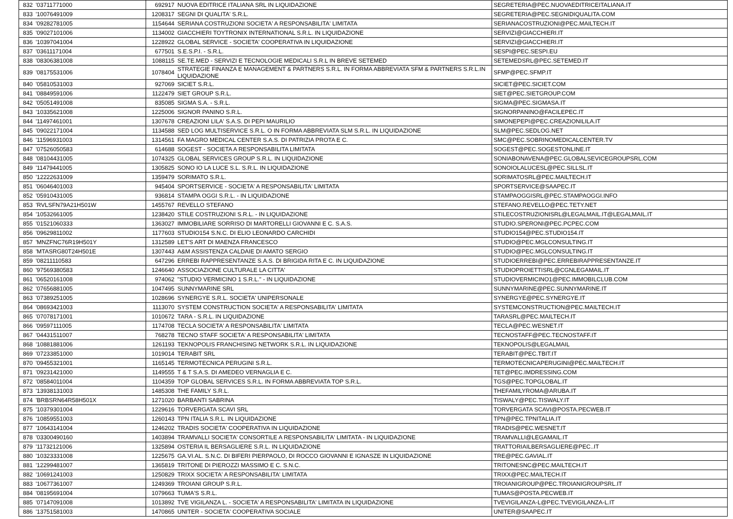| 832 | '03711771000 | 692917 | NUOVA EDITRICE ITALIANA SRL IN LIQUIDAZIONE | SEGRETERIA@PEC.NUOVAEDITRICEITALIANA.IT |
| 833 | '10076491009 | 1208317 | SEGNI DI QUALITA' S.R.L. | SEGRETERIA@PEC.SEGNIDIQUALITA.COM |
| 834 | '09282781005 | 1154644 | SERIANA COSTRUZIONI SOCIETA' A RESPONSABILITA' LIMITATA | SERIANACOSTRUZIONI@PEC.MAILTECH.IT |
| 835 | '09027101006 | 1134002 | GIACCHIERI TOYTRONIX INTERNATIONAL S.R.L. IN LIQUIDAZIONE | SERVIZI@GIACCHIERI.IT |
| 836 | '10397041004 | 1228922 | GLOBAL SERVICE - SOCIETA' COOPERATIVA IN LIQUIDAZIONE | SERVIZI@GIACCHIERI.IT |
| 837 | '03611171004 | 677501 | S.E.S.P.I. - S.R.L. | SESPI@PEC.SESPI.EU |
| 838 | '08306381008 | 1088115 | SE.TE.MED - SERVIZI E TECNOLOGIE MEDICALI S.R.L IN BREVE SETEMED | SETEMEDSRL@PEC.SETEMED.IT |
| 839 | '08175531006 | 1078404 | STRATEGIE FINANZA E MANAGEMENT & PARTNERS S.R.L. IN FORMA ABBREVIATA SFM & PARTNERS S.R.L.IN LIQUIDAZIONE | SFMP@PEC.SFMP.IT |
| 840 | '05810531003 | 927069 | SICIET S.R.L. | SICIET@PEC.SICIET.COM |
| 841 | '08849591006 | 1122479 | SIET GROUP S.R.L. | SIET@PEC.SIETGROUP.COM |
| 842 | '05051491008 | 835085 | SIGMA S.A. - S.R.L. | SIGMA@PEC.SIGMASA.IT |
| 843 | '10335621008 | 1225006 | SIGNOR PANINO S.R.L. | SIGNORPANINO@FACILEPEC.IT |
| 844 | '11497461001 | 1307678 | CREAZIONI LILA' S.A.S. DI PEPI MAURILIO | SIMONEPEPI@PEC.CREAZIONILILA.IT |
| 845 | '09022171004 | 1134588 | SED LOG MULTISERVICE S.R.L. O IN FORMA ABBREVIATA SLM S.R.L. IN LIQUIDAZIONE | SLM@PEC.SEDLOG.NET |
| 846 | '11596931003 | 1314561 | FA MAGRO MEDICAL CENTER S.A.S. DI PATRIZIA PROTA E C. | SMC@PEC.SOBRINOMEDICALCENTER.TV |
| 847 | '07526050583 | 614688 | SOGEST - SOCIETA A RESPONSABILITA LIMITATA | SOGEST@PEC.SOGESTONLINE.IT |
| 848 | '08104431005 | 1074325 | GLOBAL SERVICES GROUP S.R.L. IN LIQUIDAZIONE | SONIABONAVENA@PEC.GLOBALSEVICEGROUPSRL.COM |
| 849 | '11479441005 | 1305825 | SONO IO LA LUCE S.L. S.R.L. IN LIQUIDAZIONE | SONOIOLALUCESL@PEC.SILLSL.IT |
| 850 | '12222631009 | 1359479 | SORIMATO S.R.L. | SORIMATOSRL@PEC.MAILTECH.IT |
| 851 | '06046401003 | 945404 | SPORTSERVICE - SOCIETA' A RESPONSABILITA' LIMITATA | SPORTSERVICE@SAAPEC.IT |
| 852 | '05910431005 | 936814 | STAMPA OGGI S.R.L. - IN LIQUIDAZIONE | STAMPAOGGISRL@PEC.STAMPAOGGI.INFO |
| 853 | 'RVLSFN79A21H501W | 1455767 | REVELLO STEFANO | STEFANO.REVELLO@PEC.TETY.NET |
| 854 | '10532661005 | 1238420 | STILE COSTRUZIONI S.R.L. - IN LIQUIDAZIONE | STILECOSTRUZIONISRL@LEGALMAIL.IT@LEGALMAIL.IT |
| 855 | '01521060333 | 1363027 | IMMOBILIARE SORRISO DI MARTORELLI GIOVANNI E C. S.A.S. | STUDIO.SPERONI@PEC.PCPEC.COM |
| 856 | '09629811002 | 1177603 | STUDIO154 S.N.C. DI ELIO LEONARDO CARCHIDI | STUDIO154@PEC.STUDIO154.IT |
| 857 | 'MNZFNC76R19H501Y | 1312589 | LET'S ART DI MAENZA FRANCESCO | STUDIO@PEC.MGLCONSULTING.IT |
| 858 | 'MTASRG80T24H501E | 1307443 | A&M ASSISTENZA CALDAIE DI AMATO SERGIO | STUDIO@PEC.MGLCONSULTING.IT |
| 859 | '08211110583 | 647296 | ERREBI RAPPRESENTANZE S.A.S. DI BRIGIDA RITA E C. IN LIQUIDAZIONE | STUDIOERREBI@PEC.ERREBIRAPPRESENTANZE.IT |
| 860 | '97569380583 | 1246640 | ASSOCIAZIONE CULTURALE LA CITTA' | STUDIOPROIETTISRL@CGNLEGAMAIL.IT |
| 861 | '06520161008 | 974062 | "STUDIO VERMICINO 1 S.R.L." - IN LIQUIDAZIONE | STUDIOVERMICINO1@PEC.IMMOBILCLUB.COM |
| 862 | '07656881005 | 1047495 | SUNNYMARINE SRL | SUNNYMARINE@PEC.SUNNYMARINE.IT |
| 863 | '07389251005 | 1028696 | SYNERGYE S.R.L. SOCIETA' UNIPERSONALE | SYNERGYE@PEC.SYNERGYE.IT |
| 864 | '08693421003 | 1113070 | SYSTEM CONSTRUCTION SOCIETA' A RESPONSABILITA' LIMITATA | SYSTEMCONSTRUCTION@PEC.MAILTECH.IT |
| 865 | '07078171001 | 1010672 | TARA - S.R.L. IN LIQUIDAZIONE | TARASRL@PEC.MAILTECH.IT |
| 866 | '09597111005 | 1174708 | TECLA SOCIETA' A RESPONSABILITA' LIMITATA | TECLA@PEC.WESNET.IT |
| 867 | '04431511007 | 768278 | TECNO STAFF SOCIETA' A RESPONSABILITA' LIMITATA | TECNOSTAFF@PEC.TECNOSTAFF.IT |
| 868 | '10881881006 | 1261193 | TEKNOPOLIS FRANCHISING NETWORK S.R.L. IN LIQUIDAZIONE | TEKNOPOLIS@LEGALMAIL |
| 869 | '07233851000 | 1019014 | TERABIT SRL | TERABIT@PEC.TBIT.IT |
| 870 | '09455321001 | 1165145 | TERMOTECNICA PERUGINI S.R.L. | TERMOTECNICAPERUGINI@PEC.MAILTECH.IT |
| 871 | '09231421000 | 1149555 | T & T S.A.S. DI AMEDEO VERNAGLIA E C. | TET@PEC.IMDRESSING.COM |
| 872 | '08584011004 | 1104359 | TOP GLOBAL SERVICES S.R.L. IN FORMA ABBREVIATA TOP S.R.L. | TGS@PEC.TOPGLOBAL.IT |
| 873 | '13938131003 | 1485308 | THE FAMILY S.R.L. | THEFAMILYROMA@ARUBA.IT |
| 874 | 'BRBSRN64R58H501X | 1271020 | BARBANTI SABRINA | TISWALY@PEC.TISWALY.IT |
| 875 | '10379301004 | 1229616 | TORVERGATA SCAVI SRL | TORVERGATA SCAVI@POSTA.PECWEB.IT |
| 876 | '10859551003 | 1260143 | TPN ITALIA S.R.L. IN LIQUIDAZIONE | TPN@PEC.TPNITALIA.IT |
| 877 | '10643141004 | 1246202 | TRADIS SOCIETA' COOPERATIVA IN LIQUIDAZIONE | TRADIS@PEC.WESNET.IT |
| 878 | '03300490160 | 1403894 | TRAMVALLI SOCIETA' CONSORTILE A RESPONSABILITA' LIMITATA - IN LIQUIDAZIONE | TRAMVALLI@LEGAMAIL.IT |
| 879 | '11732121006 | 1325894 | OSTERIA IL BERSAGLIERE S.R.L. IN LIQUIDAZIONE | TRATTORIAILBERSAGLIERE@PEC..IT |
| 880 | '10323331008 | 1225675 | GA.VI.AL. S.N.C. DI BIFERI PIERPAOLO, DI ROCCO GIOVANNI E IGNASZE IN LIQUIDAZIONE | TRE@PEC.GAVIAL.IT |
| 881 | '12299481007 | 1365819 | TRITONE DI PIEROZZI MASSIMO E C. S.N.C. | TRITONESNC@PEC.MAILTECH.IT |
| 882 | '10691241003 | 1250829 | TRIXX SOCIETA' A RESPONSABILITA' LIMITATA | TRIXX@PEC.MAILTECH.IT |
| 883 | '10677361007 | 1249369 | TROIANI GROUP S.R.L. | TROIANIGROUP@PEC.TROIANIGROUPSRL.IT |
| 884 | '08195691004 | 1079663 | TUMA'S S.R.L. | TUMAS@POSTA.PECWEB.IT |
| 885 | '07147091008 | 1013892 | TVE VIGILANZA L. - SOCIETA' A RESPONSABILITA' LIMITATA IN LIQUIDAZIONE | TVEVIGILANZA-L@PEC.TVEVIGILANZA-L.IT |
| 886 | '13751581003 | 1470865 | UNITER - SOCIETA' COOPERATIVA SOCIALE | UNITER@SAAPEC.IT |